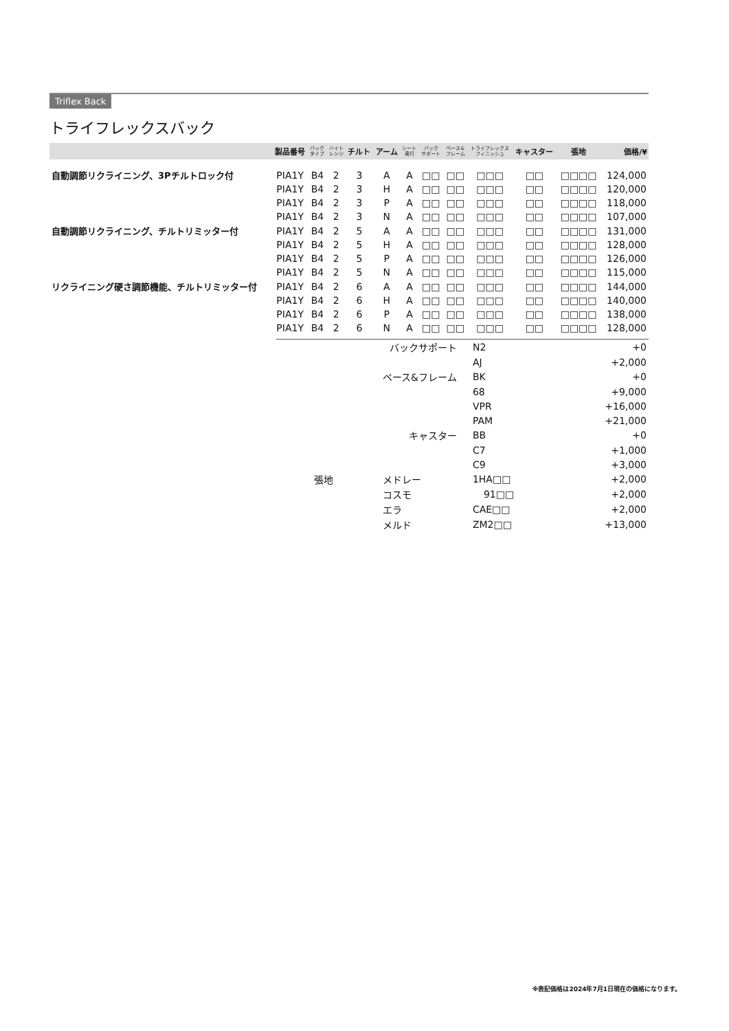Triflex Back
トライフレックスバック
| | 製品番号 | バック タイプ | ハイト レンジ | チルト | アーム | シート 奥行 | バック サポート | ベース& フレーム | トライフレックス フィニッシュ | キャスター | 張地 | 価格/¥ |
| --- | --- | --- | --- | --- | --- | --- | --- | --- | --- | --- | --- | --- |
| 自動調節リクライニング、3Pチルトロック付 | PIA1Y | B4 | 2 | 3 | A | A | □□ | □□ | □□□ | □□ | □□□□ | 124,000 |
| | PIA1Y | B4 | 2 | 3 | H | A | □□ | □□ | □□□ | □□ | □□□□ | 120,000 |
| | PIA1Y | B4 | 2 | 3 | P | A | □□ | □□ | □□□ | □□ | □□□□ | 118,000 |
| | PIA1Y | B4 | 2 | 3 | N | A | □□ | □□ | □□□ | □□ | □□□□ | 107,000 |
| 自動調節リクライニング、チルトリミッター付 | PIA1Y | B4 | 2 | 5 | A | A | □□ | □□ | □□□ | □□ | □□□□ | 131,000 |
| | PIA1Y | B4 | 2 | 5 | H | A | □□ | □□ | □□□ | □□ | □□□□ | 128,000 |
| | PIA1Y | B4 | 2 | 5 | P | A | □□ | □□ | □□□ | □□ | □□□□ | 126,000 |
| | PIA1Y | B4 | 2 | 5 | N | A | □□ | □□ | □□□ | □□ | □□□□ | 115,000 |
| リクライニング硬さ調節機能、チルトリミッター付 | PIA1Y | B4 | 2 | 6 | A | A | □□ | □□ | □□□ | □□ | □□□□ | 144,000 |
| | PIA1Y | B4 | 2 | 6 | H | A | □□ | □□ | □□□ | □□ | □□□□ | 140,000 |
| | PIA1Y | B4 | 2 | 6 | P | A | □□ | □□ | □□□ | □□ | □□□□ | 138,000 |
| | PIA1Y | B4 | 2 | 6 | N | A | □□ | □□ | □□□ | □□ | □□□□ | 128,000 |
| | | バックサポート | N2 | +0 |
| | | | AJ | +2,000 |
| | | ベース&フレーム | BK | +0 |
| | | | 68 | +9,000 |
| | | | VPR | +16,000 |
| | | | PAM | +21,000 |
| | | キャスター | BB | +0 |
| | | | C7 | +1,000 |
| | | | C9 | +3,000 |
| 張地 | | メドレー | 1HA□□ | +2,000 |
| | | コスモ | 91□□ | +2,000 |
| | | エラ | CAE□□ | +2,000 |
| | | メルド | ZM2□□ | +13,000 |
※表記価格は2024年7月1日現在の価格になります。